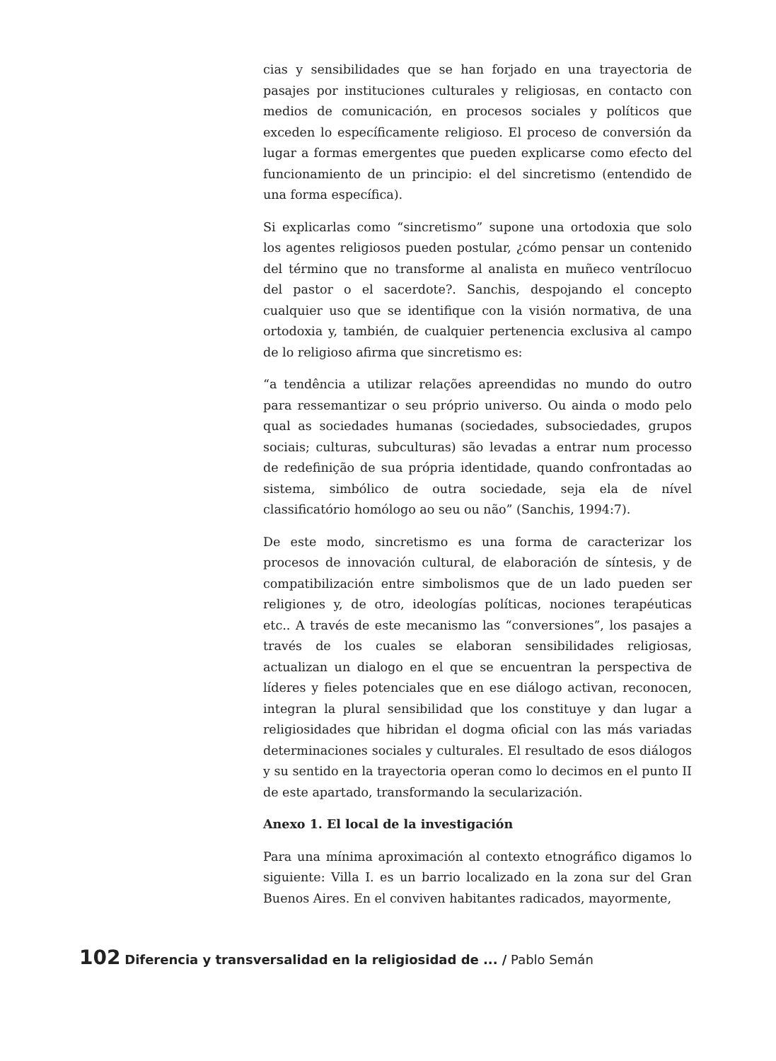cias y sensibilidades que se han forjado en una trayectoria de pasajes por instituciones culturales y religiosas, en contacto con medios de comunicación, en procesos sociales y políticos que exceden lo específicamente religioso. El proceso de conversión da lugar a formas emergentes que pueden explicarse como efecto del funcionamiento de un principio: el del sincretismo (entendido de una forma específica).
Si explicarlas como “sincretismo” supone una ortodoxia que solo los agentes religiosos pueden postular, ¿cómo pensar un contenido del término que no transforme al analista en muñeco ventrílocuo del pastor o el sacerdote?. Sanchis, despojando el concepto cualquier uso que se identifique con la visión normativa, de una ortodoxia y, también, de cualquier pertenencia exclusiva al campo de lo religioso afirma que sincretismo es:
“a tendência a utilizar relações apreendidas no mundo do outro para ressemantizar o seu próprio universo. Ou ainda o modo pelo qual as sociedades humanas (sociedades, subsociedades, grupos sociais; culturas, subculturas) são levadas a entrar num processo de redefinição de sua própria identidade, quando confrontadas ao sistema, simbólico de outra sociedade, seja ela de nível classificatório homólogo ao seu ou não” (Sanchis, 1994:7).
De este modo, sincretismo es una forma de caracterizar los procesos de innovación cultural, de elaboración de síntesis, y de compatibilización entre simbolismos que de un lado pueden ser religiones y, de otro, ideologías políticas, nociones terapéuticas etc.. A través de este mecanismo las “conversiones”, los pasajes a través de los cuales se elaboran sensibilidades religiosas, actualizan un dialogo en el que se encuentran la perspectiva de líderes y fieles potenciales que en ese diálogo activan, reconocen, integran la plural sensibilidad que los constituye y dan lugar a religiosidades que hibridan el dogma oficial con las más variadas determinaciones sociales y culturales. El resultado de esos diálogos y su sentido en la trayectoria operan como lo decimos en el punto II de este apartado, transformando la secularización.
Anexo 1. El local de la investigación
Para una mínima aproximación al contexto etnográfico digamos lo siguiente: Villa I. es un barrio localizado en la zona sur del Gran Buenos Aires. En el conviven habitantes radicados, mayormente,
102 Diferencia y transversalidad en la religiosidad de ... / Pablo Semán